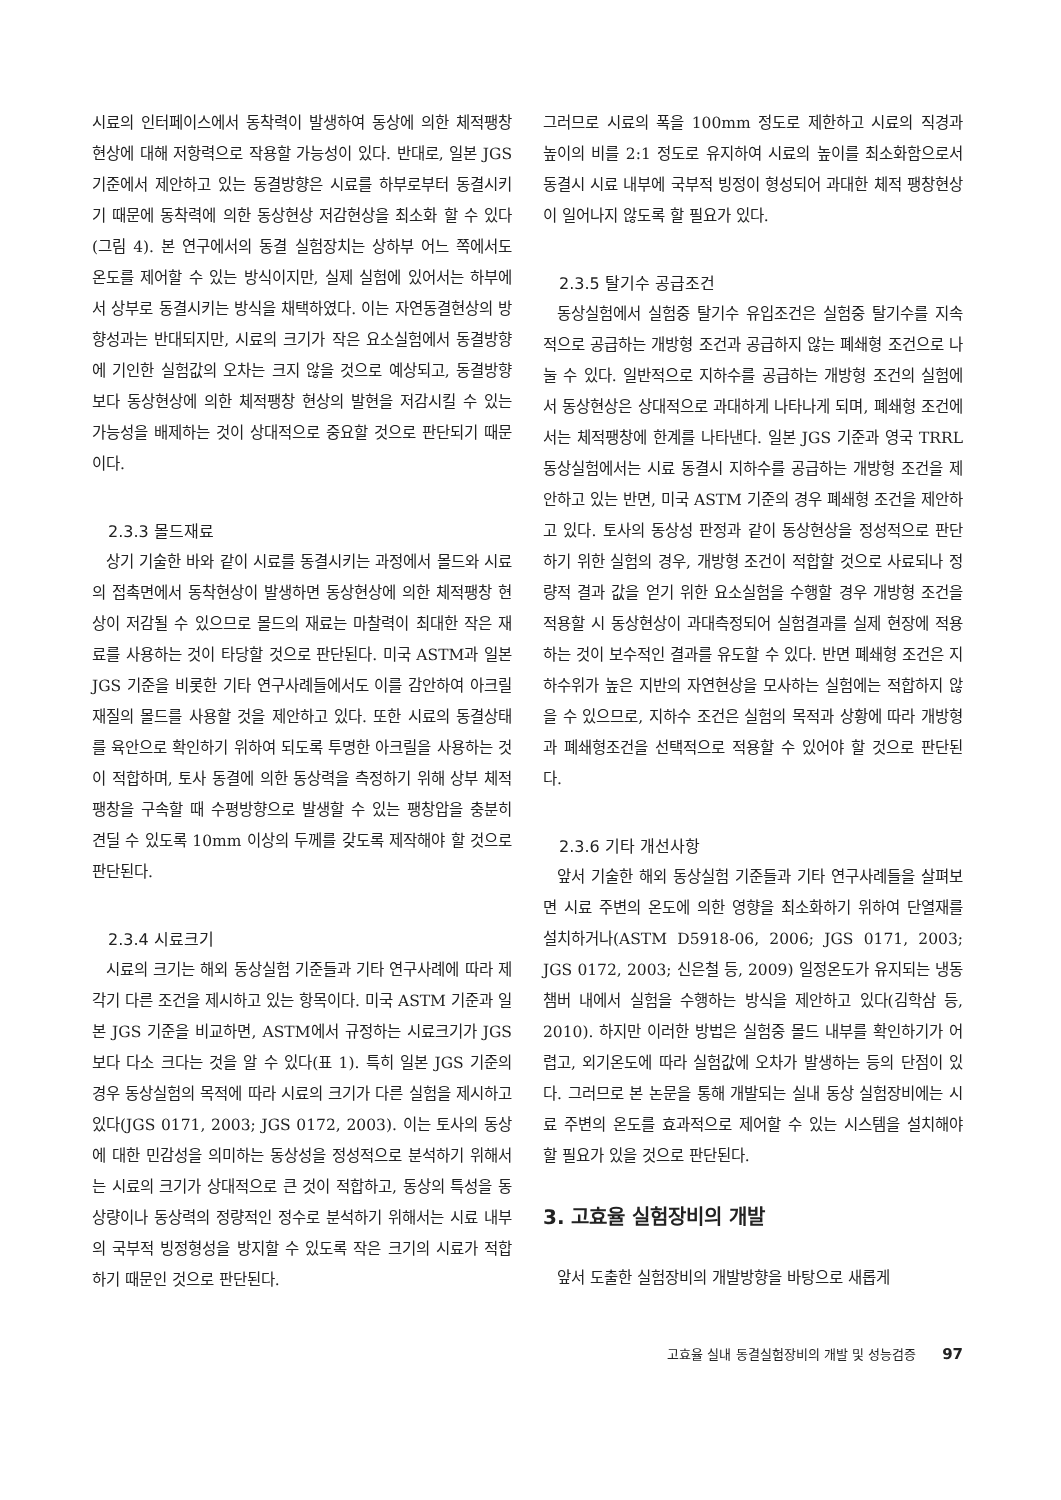시료의 인터페이스에서 동착력이 발생하여 동상에 의한 체적팽창현상에 대해 저항력으로 작용할 가능성이 있다. 반대로, 일본 JGS 기준에서 제안하고 있는 동결방향은 시료를 하부로부터 동결시키기 때문에 동착력에 의한 동상현상 저감현상을 최소화 할 수 있다(그림 4). 본 연구에서의 동결 실험장치는 상하부 어느 쪽에서도 온도를 제어할 수 있는 방식이지만, 실제 실험에 있어서는 하부에서 상부로 동결시키는 방식을 채택하였다. 이는 자연동결현상의 방향성과는 반대되지만, 시료의 크기가 작은 요소실험에서 동결방향에 기인한 실험값의 오차는 크지 않을 것으로 예상되고, 동결방향보다 동상현상에 의한 체적팽창 현상의 발현을 저감시킬 수 있는 가능성을 배제하는 것이 상대적으로 중요할 것으로 판단되기 때문이다.
2.3.3 몰드재료
상기 기술한 바와 같이 시료를 동결시키는 과정에서 몰드와 시료의 접촉면에서 동착현상이 발생하면 동상현상에 의한 체적팽창 현상이 저감될 수 있으므로 몰드의 재료는 마찰력이 최대한 작은 재료를 사용하는 것이 타당할 것으로 판단된다. 미국 ASTM과 일본 JGS 기준을 비롯한 기타 연구사례들에서도 이를 감안하여 아크릴 재질의 몰드를 사용할 것을 제안하고 있다. 또한 시료의 동결상태를 육안으로 확인하기 위하여 되도록 투명한 아크릴을 사용하는 것이 적합하며, 토사 동결에 의한 동상력을 측정하기 위해 상부 체적팽창을 구속할 때 수평방향으로 발생할 수 있는 팽창압을 충분히 견딜 수 있도록 10mm 이상의 두께를 갖도록 제작해야 할 것으로 판단된다.
2.3.4 시료크기
시료의 크기는 해외 동상실험 기준들과 기타 연구사례에 따라 제각기 다른 조건을 제시하고 있는 항목이다. 미국 ASTM 기준과 일본 JGS 기준을 비교하면, ASTM에서 규정하는 시료크기가 JGS보다 다소 크다는 것을 알 수 있다(표 1). 특히 일본 JGS 기준의 경우 동상실험의 목적에 따라 시료의 크기가 다른 실험을 제시하고 있다(JGS 0171, 2003; JGS 0172, 2003). 이는 토사의 동상에 대한 민감성을 의미하는 동상성을 정성적으로 분석하기 위해서는 시료의 크기가 상대적으로 큰 것이 적합하고, 동상의 특성을 동상량이나 동상력의 정량적인 정수로 분석하기 위해서는 시료 내부의 국부적 빙정형성을 방지할 수 있도록 작은 크기의 시료가 적합하기 때문인 것으로 판단된다.
그러므로 시료의 폭을 100mm 정도로 제한하고 시료의 직경과 높이의 비를 2:1 정도로 유지하여 시료의 높이를 최소화함으로서 동결시 시료 내부에 국부적 빙정이 형성되어 과대한 체적 팽창현상이 일어나지 않도록 할 필요가 있다.
2.3.5 탈기수 공급조건
동상실험에서 실험중 탈기수 유입조건은 실험중 탈기수를 지속적으로 공급하는 개방형 조건과 공급하지 않는 폐쇄형 조건으로 나눌 수 있다. 일반적으로 지하수를 공급하는 개방형 조건의 실험에서 동상현상은 상대적으로 과대하게 나타나게 되며, 폐쇄형 조건에서는 체적팽창에 한계를 나타낸다. 일본 JGS 기준과 영국 TRRL 동상실험에서는 시료 동결시 지하수를 공급하는 개방형 조건을 제안하고 있는 반면, 미국 ASTM 기준의 경우 폐쇄형 조건을 제안하고 있다. 토사의 동상성 판정과 같이 동상현상을 정성적으로 판단하기 위한 실험의 경우, 개방형 조건이 적합할 것으로 사료되나 정량적 결과 값을 얻기 위한 요소실험을 수행할 경우 개방형 조건을 적용할 시 동상현상이 과대측정되어 실험결과를 실제 현장에 적용하는 것이 보수적인 결과를 유도할 수 있다. 반면 폐쇄형 조건은 지하수위가 높은 지반의 자연현상을 모사하는 실험에는 적합하지 않을 수 있으므로, 지하수 조건은 실험의 목적과 상황에 따라 개방형과 폐쇄형조건을 선택적으로 적용할 수 있어야 할 것으로 판단된다.
2.3.6 기타 개선사항
앞서 기술한 해외 동상실험 기준들과 기타 연구사례들을 살펴보면 시료 주변의 온도에 의한 영향을 최소화하기 위하여 단열재를 설치하거나(ASTM D5918-06, 2006; JGS 0171, 2003; JGS 0172, 2003; 신은철 등, 2009) 일정온도가 유지되는 냉동챔버 내에서 실험을 수행하는 방식을 제안하고 있다(김학삼 등, 2010). 하지만 이러한 방법은 실험중 몰드 내부를 확인하기가 어렵고, 외기온도에 따라 실험값에 오차가 발생하는 등의 단점이 있다. 그러므로 본 논문을 통해 개발되는 실내 동상 실험장비에는 시료 주변의 온도를 효과적으로 제어할 수 있는 시스템을 설치해야 할 필요가 있을 것으로 판단된다.
3. 고효율 실험장비의 개발
앞서 도출한 실험장비의 개발방향을 바탕으로 새롭게
고효율 실내 동결실험장비의 개발 및 성능검증 97